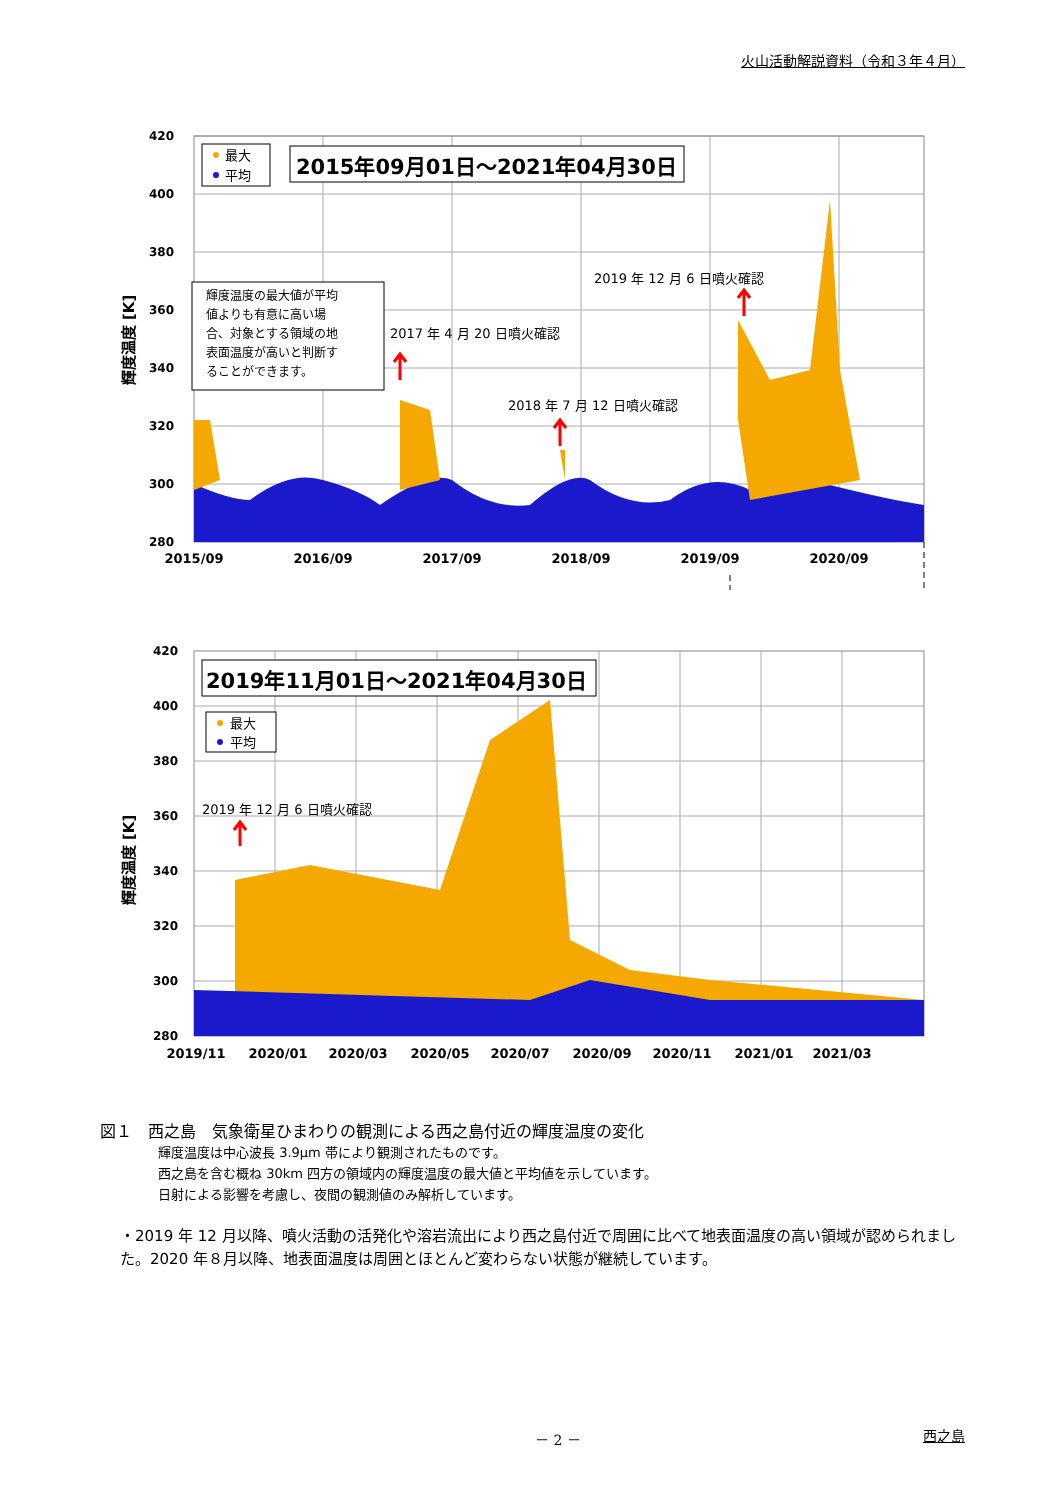火山活動解説資料（令和３年４月）
420
400
380
360
340
320
300
280
2015/09
2016/09
2017/09
2018/09
2019/09
2020/09
輝度温度 [K]
最大
平均
2015年09月01日～2021年04月30日
輝度温度の最大値が平均 値よりも有意に高い場 合、対象とする領域の地 表面温度が高いと判断す ることができます。
2017 年 4 月 20 日噴火確認
2018 年 7 月 12 日噴火確認
2019 年 12 月 6 日噴火確認
420
400
380
360
340
320
300
280
2019/11
2020/01
2020/03
2020/05
2020/07
2020/09
2020/11
2021/01
2021/03
輝度温度 [K]
2019年11月01日～2021年04月30日
最大
平均
2019 年 12 月 6 日噴火確認
図１　西之島　気象衛星ひまわりの観測による西之島付近の輝度温度の変化
輝度温度は中心波長 3.9μm 帯により観測されたものです。
西之島を含む概ね 30km 四方の領域内の輝度温度の最大値と平均値を示しています。
日射による影響を考慮し、夜間の観測値のみ解析しています。
・2019 年 12 月以降、噴火活動の活発化や溶岩流出により西之島付近で周囲に比べて地表面温度の高い領域が認められました。2020 年８月以降、地表面温度は周囲とほとんど変わらない状態が継続しています。
－ 2 － 西之島